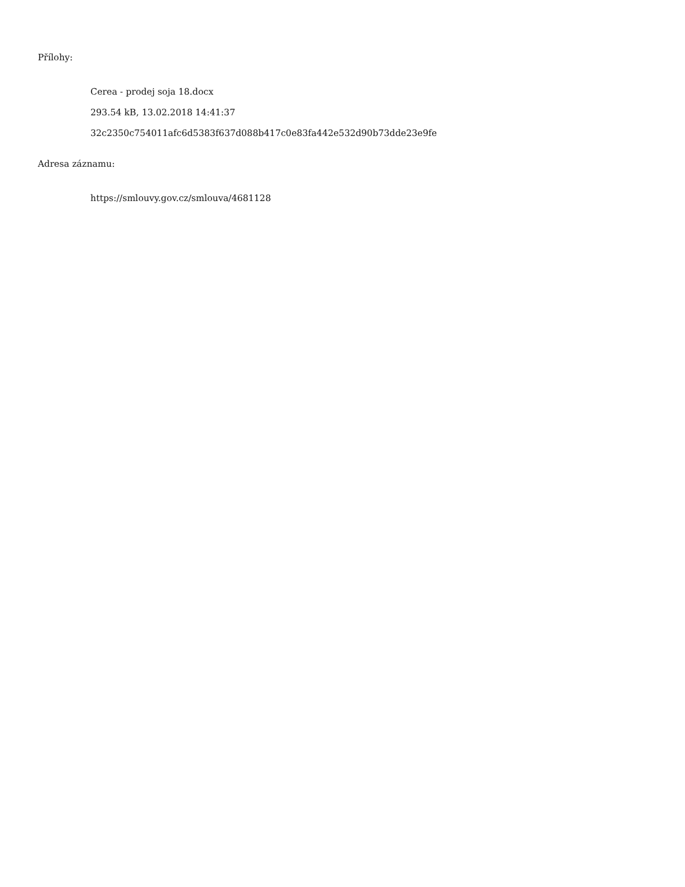Přílohy:
Cerea - prodej soja 18.docx
293.54 kB, 13.02.2018 14:41:37
32c2350c754011afc6d5383f637d088b417c0e83fa442e532d90b73dde23e9fe
Adresa záznamu:
https://smlouvy.gov.cz/smlouva/4681128